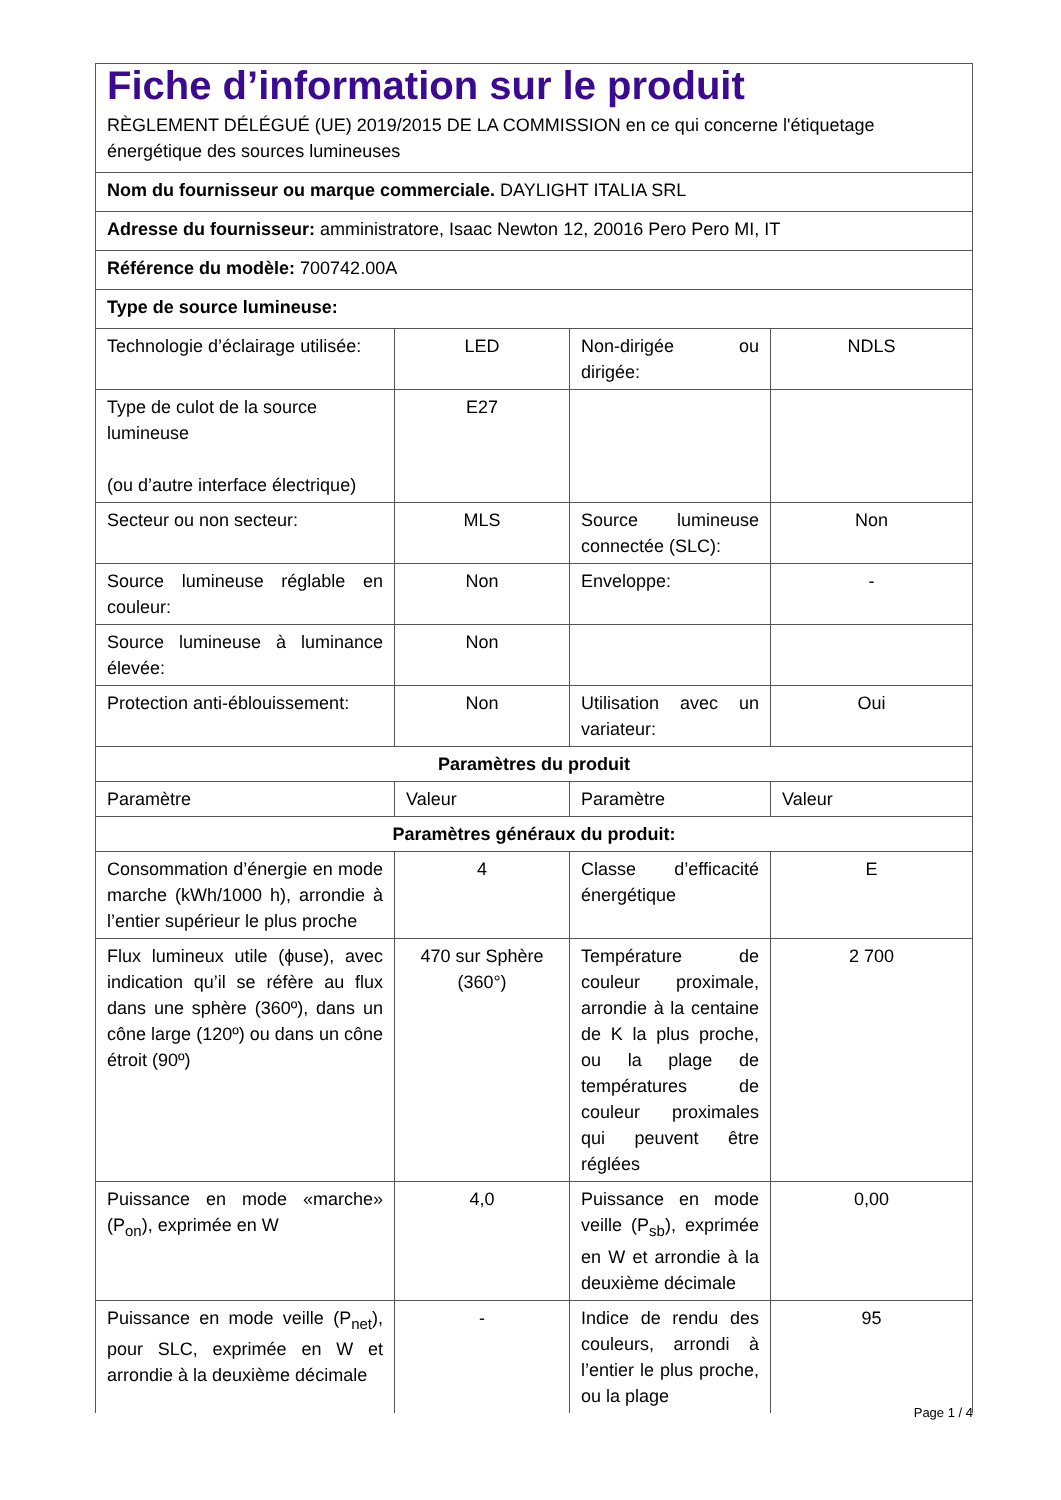| Fiche d’information sur le produit RÈGLEMENT DÉLÉGUÉ (UE) 2019/2015 DE LA COMMISSION en ce qui concerne l'étiquetage énergétique des sources lumineuses | | | |
| Nom du fournisseur ou marque commerciale. DAYLIGHT ITALIA SRL | | | |
| Adresse du fournisseur: amministratore, Isaac Newton 12, 20016 Pero Pero MI, IT | | | |
| Référence du modèle: 700742.00A | | | |
| Type de source lumineuse: | | | |
| Technologie d’éclairage utilisée: | LED | Non-dirigée ou dirigée: | NDLS |
| Type de culot de la source lumineuse (ou d’autre interface électrique) | E27 | | |
| Secteur ou non secteur: | MLS | Source lumineuse connectée (SLC): | Non |
| Source lumineuse réglable en couleur: | Non | Enveloppe: | - |
| Source lumineuse à luminance élevée: | Non | | |
| Protection anti-éblouissement: | Non | Utilisation avec un variateur: | Oui |
| Paramètres du produit | | | |
| Paramètre | Valeur | Paramètre | Valeur |
| Paramètres généraux du produit: | | | |
| Consommation d’énergie en mode marche (kWh/1000 h), arrondie à l’entier supérieur le plus proche | 4 | Classe d’efficacité énergétique | E |
| Flux lumineux utile (ϕuse), avec indication qu’il se réfère au flux dans une sphère (360º), dans un cône large (120º) ou dans un cône étroit (90º) | 470 sur Sphère (360°) | Température de couleur proximale, arrondie à la centaine de K la plus proche, ou la plage de températures de couleur proximales qui peuvent être réglées | 2 700 |
| Puissance en mode «marche» (P<sub>on</sub>), exprimée en W | 4,0 | Puissance en mode veille (P<sub>sb</sub>), exprimée en W et arrondie à la deuxième décimale | 0,00 |
| Puissance en mode veille (P<sub>net</sub>), pour SLC, exprimée en W et arrondie à la deuxième décimale | - | Indice de rendu des couleurs, arrondi à l’entier le plus proche, ou la plage | 95 |
Page 1 / 4